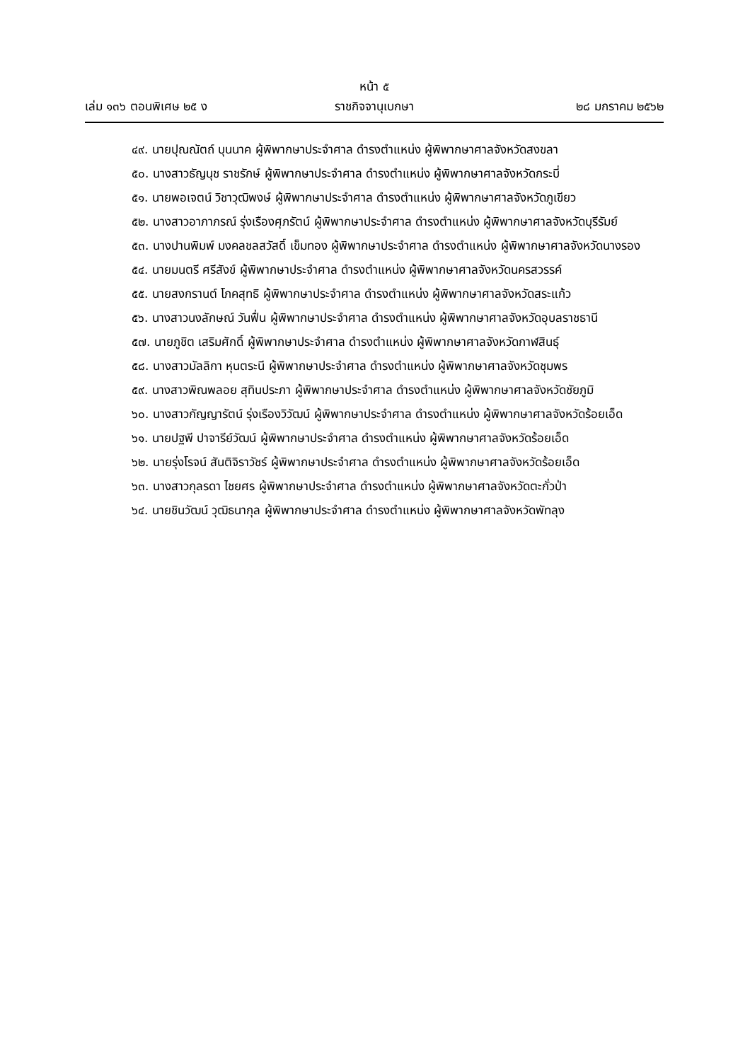หน้า ๕
เล่ม ๑๓๖ ตอนพิเศษ ๒๕ ง ราชกิจจานุเบกษา ๒๘ มกราคม ๒๕๖๒
๔๙. นายปุณณัตถ์ บุนนาค ผู้พิพากษาประจำศาล ดำรงตำแหน่ง ผู้พิพากษาศาลจังหวัดสงขลา
๕๐. นางสาวธัญนุช ราชรักษ์ ผู้พิพากษาประจำศาล ดำรงตำแหน่ง ผู้พิพากษาศาลจังหวัดกระบี่
๕๑. นายพอเจตน์ วิชาวุฒิพงษ์ ผู้พิพากษาประจำศาล ดำรงตำแหน่ง ผู้พิพากษาศาลจังหวัดภูเขียว
๕๒. นางสาวอาภาภรณ์ รุ่งเรืองศุภรัตน์ ผู้พิพากษาประจำศาล ดำรงตำแหน่ง ผู้พิพากษาศาลจังหวัดบุรีรัมย์
๕๓. นางปานพิมพ์ มงคลชลสวัสดิ์ เข็มทอง ผู้พิพากษาประจำศาล ดำรงตำแหน่ง ผู้พิพากษาศาลจังหวัดนางรอง
๕๔. นายมนตรี ศรีสังข์ ผู้พิพากษาประจำศาล ดำรงตำแหน่ง ผู้พิพากษาศาลจังหวัดนครสวรรค์
๕๕. นายสงกรานต์ โภคสุทธิ ผู้พิพากษาประจำศาล ดำรงตำแหน่ง ผู้พิพากษาศาลจังหวัดสระแก้ว
๕๖. นางสาวนงลักษณ์ วันฟื่น ผู้พิพากษาประจำศาล ดำรงตำแหน่ง ผู้พิพากษาศาลจังหวัดอุบลราชธานี
๕๗. นายภูชิต เสริมศักดิ์ ผู้พิพากษาประจำศาล ดำรงตำแหน่ง ผู้พิพากษาศาลจังหวัดกาฬสินธุ์
๕๘. นางสาวมัลลิกา หุนตระนี ผู้พิพากษาประจำศาล ดำรงตำแหน่ง ผู้พิพากษาศาลจังหวัดชุมพร
๕๙. นางสาวพิณพลอย สุทินประภา ผู้พิพากษาประจำศาล ดำรงตำแหน่ง ผู้พิพากษาศาลจังหวัดชัยภูมิ
๖๐. นางสาวกัญญารัตน์ รุ่งเรืองวิวัฒน์ ผู้พิพากษาประจำศาล ดำรงตำแหน่ง ผู้พิพากษาศาลจังหวัดร้อยเอ็ด
๖๑. นายปฐพี ปาจารีย์วัฒน์ ผู้พิพากษาประจำศาล ดำรงตำแหน่ง ผู้พิพากษาศาลจังหวัดร้อยเอ็ด
๖๒. นายรุ่งโรจน์ สันติจิราวัชร์ ผู้พิพากษาประจำศาล ดำรงตำแหน่ง ผู้พิพากษาศาลจังหวัดร้อยเอ็ด
๖๓. นางสาวกุลรดา ไชยศร ผู้พิพากษาประจำศาล ดำรงตำแหน่ง ผู้พิพากษาศาลจังหวัดตะกั่วป่า
๖๔. นายชินวัฒน์ วุฒิธนากุล ผู้พิพากษาประจำศาล ดำรงตำแหน่ง ผู้พิพากษาศาลจังหวัดพัทลุง